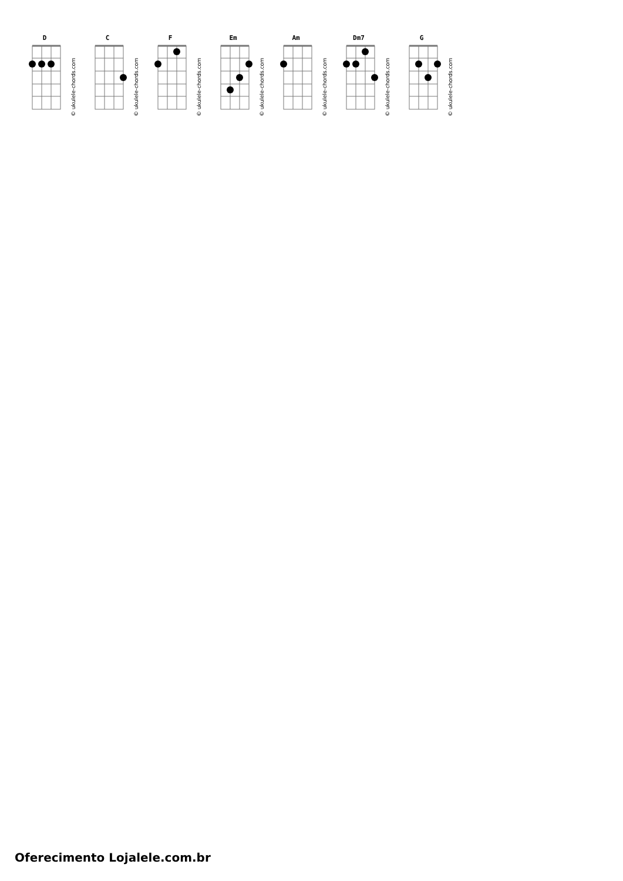D
© ukulele-chords.com
C
© ukulele-chords.com
F
© ukulele-chords.com
Em
© ukulele-chords.com
Am
© ukulele-chords.com
Dm7
© ukulele-chords.com
G
© ukulele-chords.com
Oferecimento Lojalele.com.br